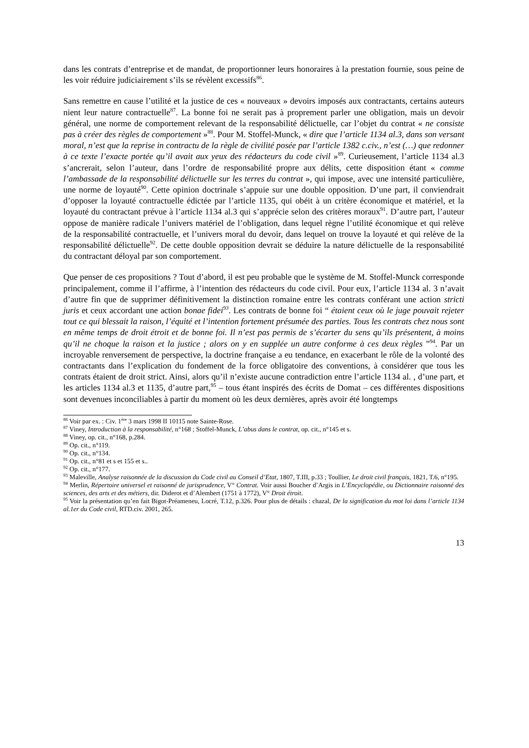dans les contrats d’entreprise et de mandat, de proportionner leurs honoraires à la prestation fournie, sous peine de les voir réduire judiciairement s’ils se révèlent excessifs<sup>86</sup>.
Sans remettre en cause l’utilité et la justice de ces « nouveaux » devoirs imposés aux contractants, certains auteurs nient leur nature contractuelle<sup>87</sup>. La bonne foi ne serait pas à proprement parler une obligation, mais un devoir général, une norme de comportement relevant de la responsabilité délictuelle, car l’objet du contrat « ne consiste pas à créer des règles de comportement »<sup>88</sup>. Pour M. Stoffel-Munck, « dire que l’article 1134 al.3, dans son versant moral, n’est que la reprise in contractu de la règle de civilité posée par l’article 1382 c.civ., n’est (…) que redonner à ce texte l’exacte portée qu’il avait aux yeux des rédacteurs du code civil »<sup>89</sup>. Curieusement, l’article 1134 al.3 s’ancrerait, selon l’auteur, dans l’ordre de responsabilité propre aux délits, cette disposition étant « comme l’ambassade de la responsabilité délictuelle sur les terres du contrat », qui impose, avec une intensité particulière, une norme de loyauté<sup>90</sup>. Cette opinion doctrinale s’appuie sur une double opposition. D’une part, il conviendrait d’opposer la loyauté contractuelle édictée par l’article 1135, qui obéit à un critère économique et matériel, et la loyauté du contractant prévue à l’article 1134 al.3 qui s’apprécie selon des critères moraux<sup>91</sup>. D’autre part, l’auteur oppose de manière radicale l’univers matériel de l’obligation, dans lequel règne l’utilité économique et qui relève de la responsabilité contractuelle, et l’univers moral du devoir, dans lequel on trouve la loyauté et qui relève de la responsabilité délictuelle<sup>92</sup>. De cette double opposition devrait se déduire la nature délictuelle de la responsabilité du contractant déloyal par son comportement.
Que penser de ces propositions ? Tout d’abord, il est peu probable que le système de M. Stoffel-Munck corresponde principalement, comme il l’affirme, à l’intention des rédacteurs du code civil. Pour eux, l’article 1134 al. 3 n’avait d’autre fin que de supprimer définitivement la distinction romaine entre les contrats conférant une action stricti juris et ceux accordant une action bonae fidei<sup>93</sup>. Les contrats de bonne foi “ étaient ceux où le juge pouvait rejeter tout ce qui blessait la raison, l’équité et l’intention fortement présumée des parties. Tous les contrats chez nous sont en même temps de droit étroit et de bonne foi. Il n’est pas permis de s’écarter du sens qu’ils présentent, à moins qu’il ne choque la raison et la justice ; alors on y en supplée un autre conforme à ces deux règles ”<sup>94</sup>. Par un incroyable renversement de perspective, la doctrine française a eu tendance, en exacerbant le rôle de la volonté des contractants dans l’explication du fondement de la force obligatoire des conventions, à considérer que tous les contrats étaient de droit strict. Ainsi, alors qu’il n’existe aucune contradiction entre l’article 1134 al. , d’une part, et les articles 1134 al.3 et 1135, d’autre part,<sup>95</sup> – tous étant inspirés des écrits de Domat – ces différentes dispositions sont devenues inconciliables à partir du moment où les deux dernières, après avoir été longtemps
<sup>86</sup> Voir par ex. : Civ. 1<sup>ère</sup> 3 mars 1998 II 10115 note Sainte-Rose.
<sup>87</sup> Viney, Introduction à la responsabilité, n°168 ; Stoffel-Munck, L’abus dans le contrat, op. cit., n°145 et s.
<sup>88</sup> Viney, op. cit., n°168, p.284.
<sup>89</sup> Op. cit., n°119.
<sup>90</sup> Op. cit., n°134.
<sup>91</sup> Op. cit., n°81 et s et 155 et s..
<sup>92</sup> Op. cit., n°177.
<sup>93</sup> Maleville, Analyse raisonnée de la discussion du Code civil au Conseil d’Etat, 1807, T.III, p.33 ; Toullier, Le droit civil français, 1821, T.6, n°195.
<sup>94</sup> Merlin, Répertoire universel et raisonné de jurisprudence, V° Contrat. Voir aussi Boucher d’Argis in L’Encyclopédie, ou Dictionnaire raisonné des sciences, des arts et des métiers, dir. Diderot et d’Alembert (1751 à 1772), V° Droit étroit.
<sup>95</sup> Voir la présentation qu’en fait Bigot-Préameneu, Locré, T.12, p.326. Pour plus de détails : chazal, De la signification du mot loi dans l’article 1134 al.1er du Code civil, RTD.civ. 2001, 265.
13